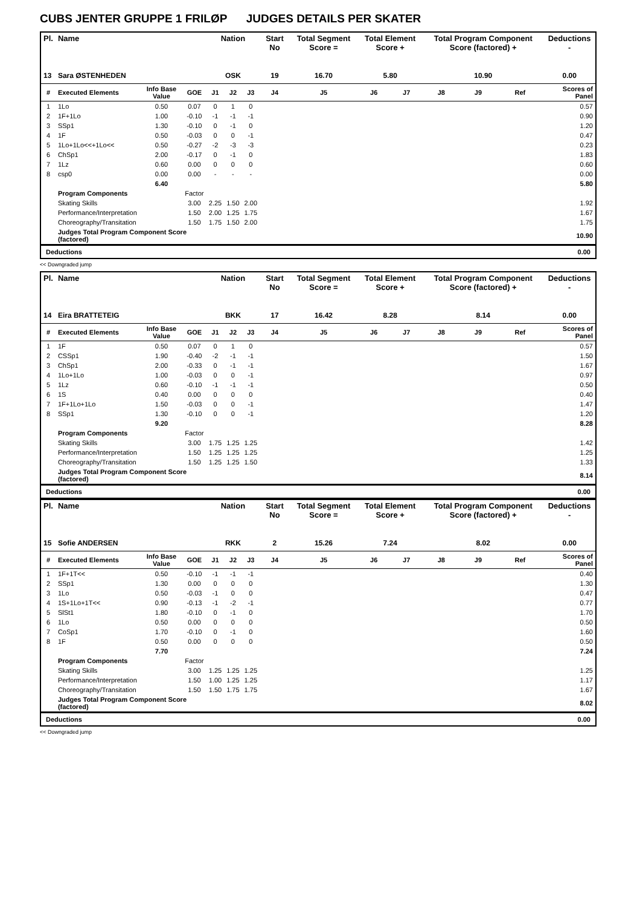CUBS JENTER GRUPPE 1 FRILØP JUDGES DETAILS PER SKATER
| Pl. | Name | | | Nation | | | Start No | Total Segment Score = | Total Element Score + | | Total Program Component Score (factored) + | | | Deductions - |
| --- | --- | --- | --- | --- | --- | --- | --- | --- | --- | --- | --- | --- | --- | --- |
| 13 | Sara ØSTENHEDEN | | | OSK | | | 19 | 16.70 | 5.80 | | 10.90 | | | 0.00 |
| # | Executed Elements | Info Base Value | GOE | J1 | J2 | J3 | J4 | J5 | J6 | J7 | J8 | J9 | Ref | Scores of Panel |
| 1 | 1Lo | 0.50 | 0.07 | 0 | 1 | 0 | | | | | | | | 0.57 |
| 2 | 1F+1Lo | 1.00 | -0.10 | -1 | -1 | -1 | | | | | | | | 0.90 |
| 3 | SSp1 | 1.30 | -0.10 | 0 | -1 | 0 | | | | | | | | 1.20 |
| 4 | 1F | 0.50 | -0.03 | 0 | 0 | -1 | | | | | | | | 0.47 |
| 5 | 1Lo+1Lo<<+1Lo<< | 0.50 | -0.27 | -2 | -3 | -3 | | | | | | | | 0.23 |
| 6 | ChSp1 | 2.00 | -0.17 | 0 | -1 | 0 | | | | | | | | 1.83 |
| 7 | 1Lz | 0.60 | 0.00 | 0 | 0 | 0 | | | | | | | | 0.60 |
| 8 | csp0 | 0.00 | 0.00 | - | - | - | | | | | | | | 0.00 |
| | | 6.40 | | | | | | | | | | | | 5.80 |
| | Program Components | | Factor | | | | | | | | | | | |
| | Skating Skills | | 3.00 | 2.25 | 1.50 | 2.00 | | | | | | | | 1.92 |
| | Performance/Interpretation | | 1.50 | 2.00 | 1.25 | 1.75 | | | | | | | | 1.67 |
| | Choreography/Transitation | | 1.50 | 1.75 | 1.50 | 2.00 | | | | | | | | 1.75 |
| | Judges Total Program Component Score (factored) | | | | | | | | | | | | | 10.90 |
Deductions 0.00
<< Downgraded jump
| Pl. | Name | | | Nation | | | Start No | Total Segment Score = | Total Element Score + | | Total Program Component Score (factored) + | | | Deductions - |
| --- | --- | --- | --- | --- | --- | --- | --- | --- | --- | --- | --- | --- | --- | --- |
| 14 | Eira BRATTETEIG | | | BKK | | | 17 | 16.42 | 8.28 | | 8.14 | | | 0.00 |
| # | Executed Elements | Info Base Value | GOE | J1 | J2 | J3 | J4 | J5 | J6 | J7 | J8 | J9 | Ref | Scores of Panel |
| 1 | 1F | 0.50 | 0.07 | 0 | 1 | 0 | | | | | | | | 0.57 |
| 2 | CSSp1 | 1.90 | -0.40 | -2 | -1 | -1 | | | | | | | | 1.50 |
| 3 | ChSp1 | 2.00 | -0.33 | 0 | -1 | -1 | | | | | | | | 1.67 |
| 4 | 1Lo+1Lo | 1.00 | -0.03 | 0 | 0 | -1 | | | | | | | | 0.97 |
| 5 | 1Lz | 0.60 | -0.10 | -1 | -1 | -1 | | | | | | | | 0.50 |
| 6 | 1S | 0.40 | 0.00 | 0 | 0 | 0 | | | | | | | | 0.40 |
| 7 | 1F+1Lo+1Lo | 1.50 | -0.03 | 0 | 0 | -1 | | | | | | | | 1.47 |
| 8 | SSp1 | 1.30 | -0.10 | 0 | 0 | -1 | | | | | | | | 1.20 |
| | | 9.20 | | | | | | | | | | | | 8.28 |
| | Program Components | | Factor | | | | | | | | | | | |
| | Skating Skills | | 3.00 | 1.75 | 1.25 | 1.25 | | | | | | | | 1.42 |
| | Performance/Interpretation | | 1.50 | 1.25 | 1.25 | 1.25 | | | | | | | | 1.25 |
| | Choreography/Transitation | | 1.50 | 1.25 | 1.25 | 1.50 | | | | | | | | 1.33 |
| | Judges Total Program Component Score (factored) | | | | | | | | | | | | | 8.14 |
Deductions 0.00
| Pl. | Name | | | Nation | | | Start No | Total Segment Score = | Total Element Score + | | Total Program Component Score (factored) + | | | Deductions - |
| --- | --- | --- | --- | --- | --- | --- | --- | --- | --- | --- | --- | --- | --- | --- |
| 15 | Sofie ANDERSEN | | | RKK | | | 2 | 15.26 | 7.24 | | 8.02 | | | 0.00 |
| # | Executed Elements | Info Base Value | GOE | J1 | J2 | J3 | J4 | J5 | J6 | J7 | J8 | J9 | Ref | Scores of Panel |
| 1 | 1F+1T<< | 0.50 | -0.10 | -1 | -1 | -1 | | | | | | | | 0.40 |
| 2 | SSp1 | 1.30 | 0.00 | 0 | 0 | 0 | | | | | | | | 1.30 |
| 3 | 1Lo | 0.50 | -0.03 | -1 | 0 | 0 | | | | | | | | 0.47 |
| 4 | 1S+1Lo+1T<< | 0.90 | -0.13 | -1 | -2 | -1 | | | | | | | | 0.77 |
| 5 | SlSt1 | 1.80 | -0.10 | 0 | -1 | 0 | | | | | | | | 1.70 |
| 6 | 1Lo | 0.50 | 0.00 | 0 | 0 | 0 | | | | | | | | 0.50 |
| 7 | CoSp1 | 1.70 | -0.10 | 0 | -1 | 0 | | | | | | | | 1.60 |
| 8 | 1F | 0.50 | 0.00 | 0 | 0 | 0 | | | | | | | | 0.50 |
| | | 7.70 | | | | | | | | | | | | 7.24 |
| | Program Components | | Factor | | | | | | | | | | | |
| | Skating Skills | | 3.00 | 1.25 | 1.25 | 1.25 | | | | | | | | 1.25 |
| | Performance/Interpretation | | 1.50 | 1.00 | 1.25 | 1.25 | | | | | | | | 1.17 |
| | Choreography/Transitation | | 1.50 | 1.50 | 1.75 | 1.75 | | | | | | | | 1.67 |
| | Judges Total Program Component Score (factored) | | | | | | | | | | | | | 8.02 |
Deductions 0.00
<< Downgraded jump